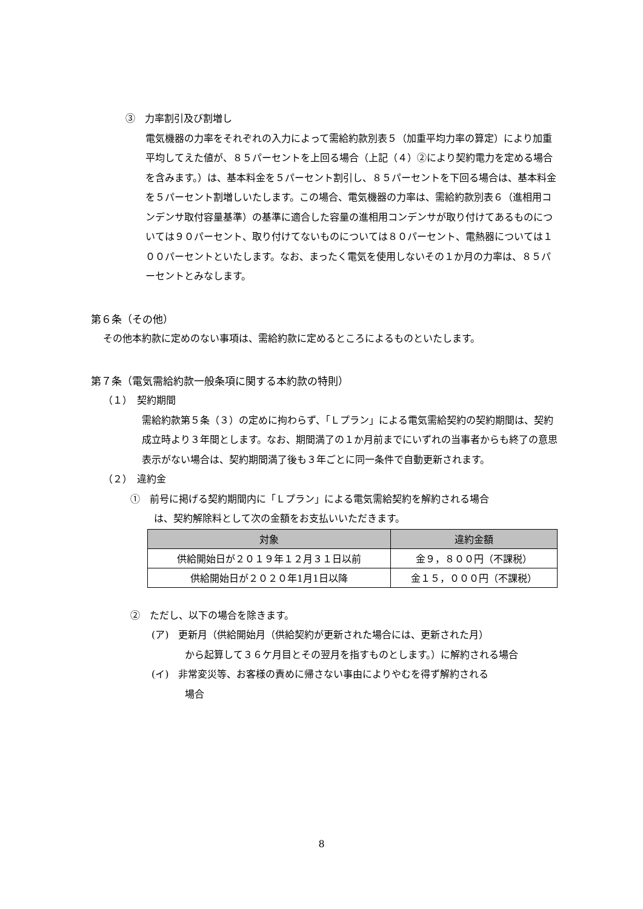③　力率割引及び割増し
電気機器の力率をそれぞれの入力によって需給約款別表５（加重平均力率の算定）により加重平均してえた値が、８５パーセントを上回る場合（上記（４）②により契約電力を定める場合を含みます。）は、基本料金を５パーセント割引し、８５パーセントを下回る場合は、基本料金を５パーセント割増しいたします。この場合、電気機器の力率は、需給約款別表６（進相用コンデンサ取付容量基準）の基準に適合した容量の進相用コンデンサが取り付けてあるものについては９０パーセント、取り付けてないものについては８０パーセント、電熱器については１００パーセントといたします。なお、まったく電気を使用しないその１か月の力率は、８５パーセントとみなします。
第６条（その他）
その他本約款に定めのない事項は、需給約款に定めるところによるものといたします。
第７条（電気需給約款一般条項に関する本約款の特則）
（１）　契約期間
需給約款第５条（３）の定めに拘わらず、「Ｌプラン」による電気需給契約の契約期間は、契約成立時より３年間とします。なお、期間満了の１か月前までにいずれの当事者からも終了の意思表示がない場合は、契約期間満了後も３年ごとに同一条件で自動更新されます。
（２）　違約金
①　前号に掲げる契約期間内に「Ｌプラン」による電気需給契約を解約される場合
は、契約解除料として次の金額をお支払いいただきます。
| 対象 | 違約金額 |
| --- | --- |
| 供給開始日が２０１９年１２月３１日以前 | 金９，８００円（不課税） |
| 供給開始日が２０２０年1月1日以降 | 金１５，０００円（不課税） |
②　ただし、以下の場合を除きます。
(ア)　更新月（供給開始月（供給契約が更新された場合には、更新された月）
から起算して３６ケ月目とその翌月を指すものとします。）に解約される場合
(イ)　非常変災等、お客様の責めに帰さない事由によりやむを得ず解約される
場合
8